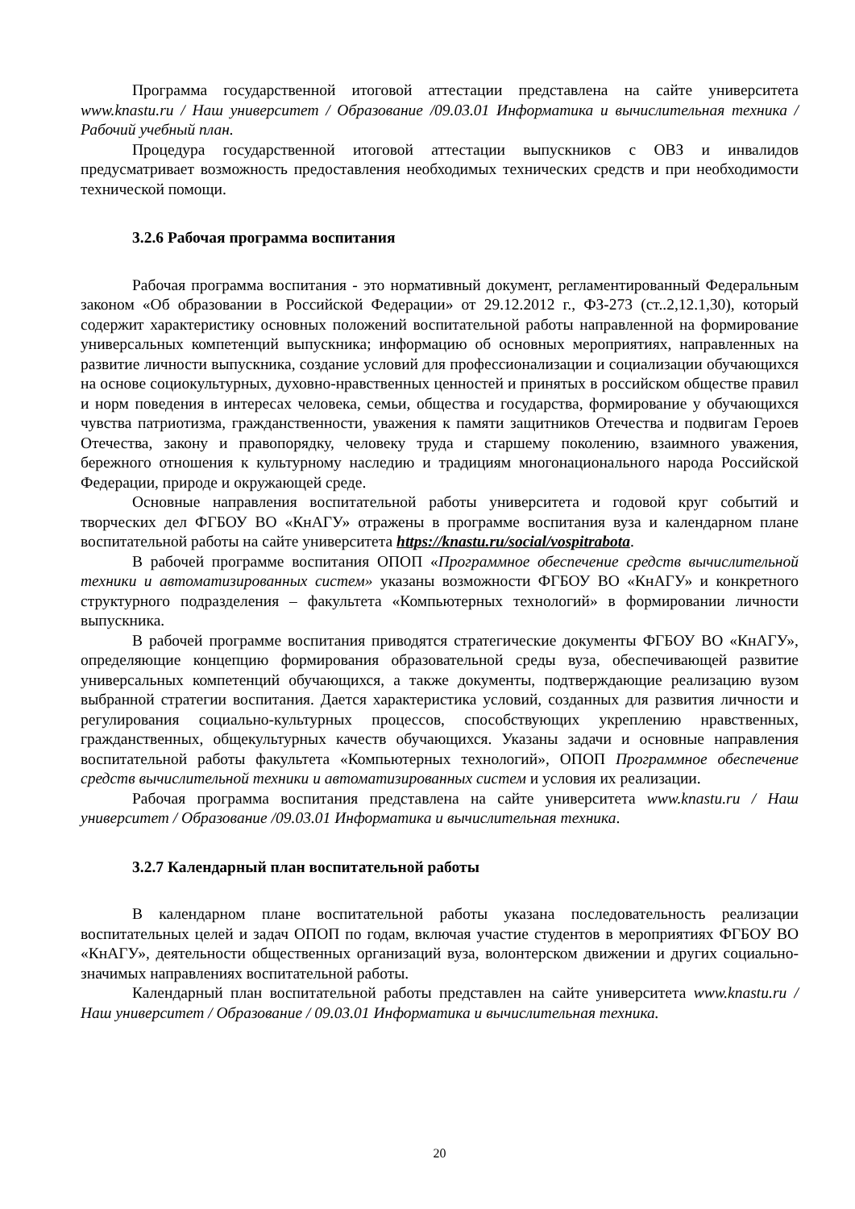Программа государственной итоговой аттестации представлена на сайте университета www.knastu.ru / Наш университет / Образование /09.03.01 Информатика и вычислительная техника / Рабочий учебный план.
Процедура государственной итоговой аттестации выпускников с ОВЗ и инвалидов предусматривает возможность предоставления необходимых технических средств и при необходимости технической помощи.
3.2.6 Рабочая программа воспитания
Рабочая программа воспитания - это нормативный документ, регламентированный Федеральным законом «Об образовании в Российской Федерации» от 29.12.2012 г., ФЗ-273 (ст..2,12.1,30), который содержит характеристику основных положений воспитательной работы направленной на формирование универсальных компетенций выпускника; информацию об основных мероприятиях, направленных на развитие личности выпускника, создание условий для профессионализации и социализации обучающихся на основе социокультурных, духовно-нравственных ценностей и принятых в российском обществе правил и норм поведения в интересах человека, семьи, общества и государства, формирование у обучающихся чувства патриотизма, гражданственности, уважения к памяти защитников Отечества и подвигам Героев Отечества, закону и правопорядку, человеку труда и старшему поколению, взаимного уважения, бережного отношения к культурному наследию и традициям многонационального народа Российской Федерации, природе и окружающей среде.
Основные направления воспитательной работы университета и годовой круг событий и творческих дел ФГБОУ ВО «КнАГУ» отражены в программе воспитания вуза и календарном плане воспитательной работы на сайте университета https://knastu.ru/social/vospitrabota.
В рабочей программе воспитания ОПОП «Программное обеспечение средств вычислительной техники и автоматизированных систем» указаны возможности ФГБОУ ВО «КнАГУ» и конкретного структурного подразделения – факультета «Компьютерных технологий» в формировании личности выпускника.
В рабочей программе воспитания приводятся стратегические документы ФГБОУ ВО «КнАГУ», определяющие концепцию формирования образовательной среды вуза, обеспечивающей развитие универсальных компетенций обучающихся, а также документы, подтверждающие реализацию вузом выбранной стратегии воспитания. Дается характеристика условий, созданных для развития личности и регулирования социально-культурных процессов, способствующих укреплению нравственных, гражданственных, общекультурных качеств обучающихся. Указаны задачи и основные направления воспитательной работы факультета «Компьютерных технологий», ОПОП Программное обеспечение средств вычислительной техники и автоматизированных систем и условия их реализации.
Рабочая программа воспитания представлена на сайте университета www.knastu.ru / Наш университет / Образование /09.03.01 Информатика и вычислительная техника.
3.2.7 Календарный план воспитательной работы
В календарном плане воспитательной работы указана последовательность реализации воспитательных целей и задач ОПОП по годам, включая участие студентов в мероприятиях ФГБОУ ВО «КнАГУ», деятельности общественных организаций вуза, волонтерском движении и других социально-значимых направлениях воспитательной работы.
Календарный план воспитательной работы представлен на сайте университета www.knastu.ru / Наш университет / Образование / 09.03.01 Информатика и вычислительная техника.
20